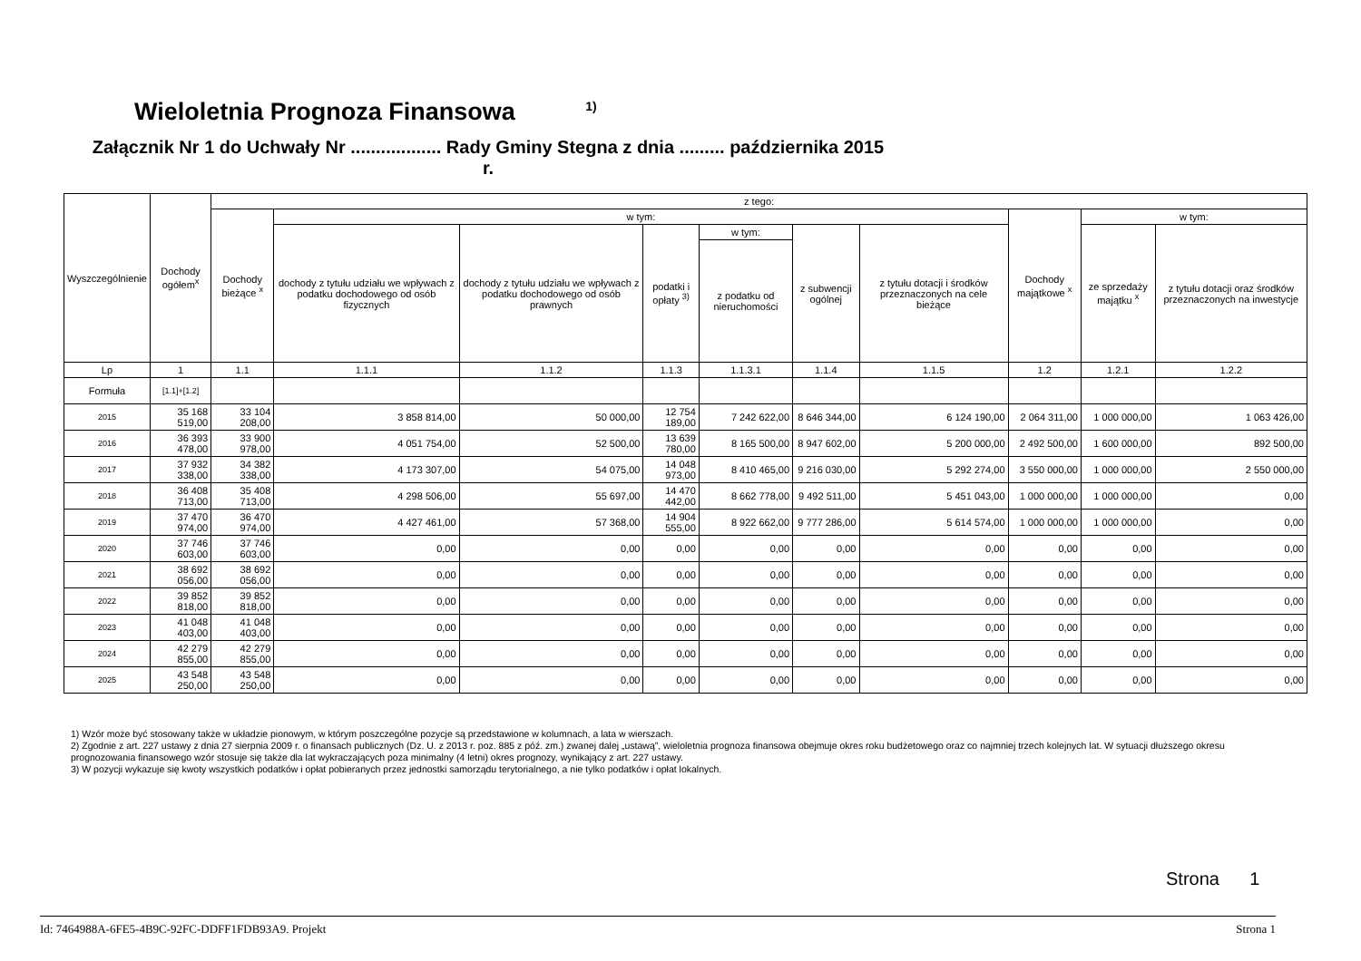Wieloletnia Prognoza Finansowa <sup>1)</sup>
Załącznik Nr 1 do Uchwały Nr .................. Rady Gminy Stegna z dnia ......... października 2015 r.
| Wyszczególnienie | Dochody ogółem<sup>x</sup> | z tego: | | | | | | | | | |
| --- | --- | --- | --- | --- | --- | --- | --- | --- | --- | --- | --- |
| | | Dochody bieżące <sup>x</sup> | w tym: | | | | | | Dochody majątkowe <sup>x</sup> | w tym: | |
| | | | dochody z tytułu udziału we wpływach z podatku dochodowego od osób fizycznych | dochody z tytułu udziału we wpływach z podatku dochodowego od osób prawnych | podatki i opłaty <sup>3)</sup> | w tym: | z subwencji ogólnej | z tytułu dotacji i środków przeznaczonych na cele bieżące | | ze sprzedaży majątku <sup>x</sup> | z tytułu dotacji oraz środków przeznaczonych na inwestycje |
| | | | | | | z podatku od nieruchomości | | | | | |
| Lp | 1 | 1.1 | 1.1.1 | 1.1.2 | 1.1.3 | 1.1.3.1 | 1.1.4 | 1.1.5 | 1.2 | 1.2.1 | 1.2.2 |
| Formuła | [1.1]+[1.2] | | | | | | | | | | |
| 2015 | 35 168 519,00 | 33 104 208,00 | 3 858 814,00 | 50 000,00 | 12 754 189,00 | 7 242 622,00 | 8 646 344,00 | 6 124 190,00 | 2 064 311,00 | 1 000 000,00 | 1 063 426,00 |
| 2016 | 36 393 478,00 | 33 900 978,00 | 4 051 754,00 | 52 500,00 | 13 639 780,00 | 8 165 500,00 | 8 947 602,00 | 5 200 000,00 | 2 492 500,00 | 1 600 000,00 | 892 500,00 |
| 2017 | 37 932 338,00 | 34 382 338,00 | 4 173 307,00 | 54 075,00 | 14 048 973,00 | 8 410 465,00 | 9 216 030,00 | 5 292 274,00 | 3 550 000,00 | 1 000 000,00 | 2 550 000,00 |
| 2018 | 36 408 713,00 | 35 408 713,00 | 4 298 506,00 | 55 697,00 | 14 470 442,00 | 8 662 778,00 | 9 492 511,00 | 5 451 043,00 | 1 000 000,00 | 1 000 000,00 | 0,00 |
| 2019 | 37 470 974,00 | 36 470 974,00 | 4 427 461,00 | 57 368,00 | 14 904 555,00 | 8 922 662,00 | 9 777 286,00 | 5 614 574,00 | 1 000 000,00 | 1 000 000,00 | 0,00 |
| 2020 | 37 746 603,00 | 37 746 603,00 | 0,00 | 0,00 | 0,00 | 0,00 | 0,00 | 0,00 | 0,00 | 0,00 | 0,00 |
| 2021 | 38 692 056,00 | 38 692 056,00 | 0,00 | 0,00 | 0,00 | 0,00 | 0,00 | 0,00 | 0,00 | 0,00 | 0,00 |
| 2022 | 39 852 818,00 | 39 852 818,00 | 0,00 | 0,00 | 0,00 | 0,00 | 0,00 | 0,00 | 0,00 | 0,00 | 0,00 |
| 2023 | 41 048 403,00 | 41 048 403,00 | 0,00 | 0,00 | 0,00 | 0,00 | 0,00 | 0,00 | 0,00 | 0,00 | 0,00 |
| 2024 | 42 279 855,00 | 42 279 855,00 | 0,00 | 0,00 | 0,00 | 0,00 | 0,00 | 0,00 | 0,00 | 0,00 | 0,00 |
| 2025 | 43 548 250,00 | 43 548 250,00 | 0,00 | 0,00 | 0,00 | 0,00 | 0,00 | 0,00 | 0,00 | 0,00 | 0,00 |
1) Wzór może być stosowany także w układzie pionowym, w którym poszczególne pozycje są przedstawione w kolumnach, a lata w wierszach.
2) Zgodnie z art. 227 ustawy z dnia 27 sierpnia 2009 r. o finansach publicznych (Dz. U. z 2013 r. poz. 885 z póź. zm.) zwanej dalej „ustawą”, wieloletnia prognoza finansowa obejmuje okres roku budżetowego oraz co najmniej trzech kolejnych lat. W sytuacji dłuższego okresu prognozowania finansowego wzór stosuje się także dla lat wykraczających poza minimalny (4 letni) okres prognozy, wynikający z art. 227 ustawy.
3) W pozycji wykazuje się kwoty wszystkich podatków i opłat pobieranych przez jednostki samorządu terytorialnego, a nie tylko podatków i opłat lokalnych.
Strona 1
Id: 7464988A-6FE5-4B9C-92FC-DDFF1FDB93A9. Projekt Strona 1